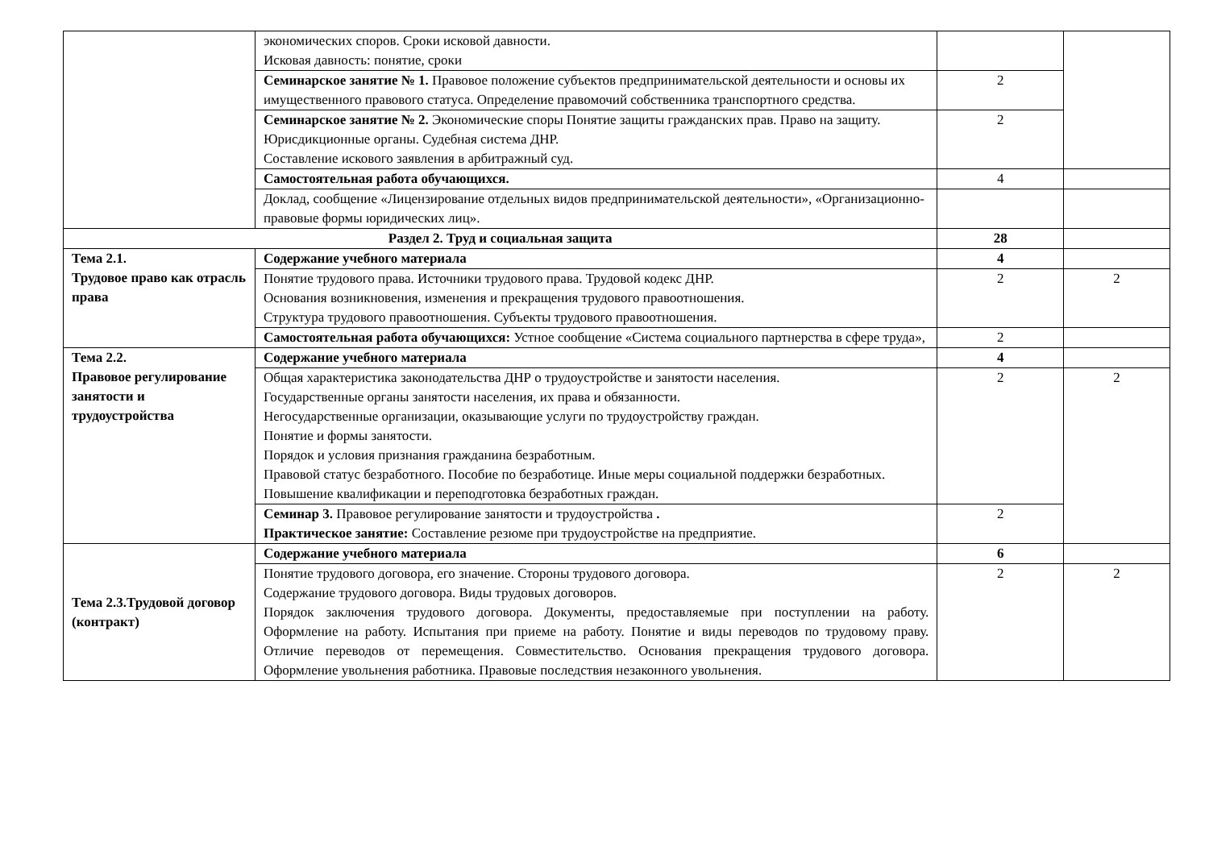| | экономических споров. Сроки исковой давности. Исковая давность: понятие, сроки | | |
| | Семинарское занятие № 1. Правовое положение субъектов предпринимательской деятельности и основы их имущественного правового статуса. Определение правомочий собственника транспортного средства. | 2 | |
| | Семинарское занятие № 2. Экономические споры Понятие защиты гражданских прав. Право на защиту. Юрисдикционные органы. Судебная система ДНР. Составление искового заявления в арбитражный суд. | 2 | |
| | Самостоятельная работа обучающихся. | 4 | |
| | Доклад, сообщение «Лицензирование отдельных видов предпринимательской деятельности», «Организационно-правовые формы юридических лиц». | | |
| Раздел 2. Труд и социальная защита | | 28 | |
| Тема 2.1. Трудовое право как отрасль права | Содержание учебного материала | 4 | |
| | Понятие трудового права. Источники трудового права. Трудовой кодекс ДНР. Основания возникновения, изменения и прекращения трудового правоотношения. Структура трудового правоотношения. Субъекты трудового правоотношения. | 2 | 2 |
| | Самостоятельная работа обучающихся: Устное сообщение «Система социального партнерства в сфере труда», | 2 | |
| Тема 2.2. Правовое регулирование занятости и трудоустройства | Содержание учебного материала | 4 | |
| | Общая характеристика законодательства ДНР о трудоустройстве и занятости населения. Государственные органы занятости населения, их права и обязанности. Негосударственные организации, оказывающие услуги по трудоустройству граждан. Понятие и формы занятости. Порядок и условия признания гражданина безработным. Правовой статус безработного. Пособие по безработице. Иные меры социальной поддержки безработных. Повышение квалификации и переподготовка безработных граждан. | 2 | 2 |
| | Семинар 3. Правовое регулирование занятости и трудоустройства . Практическое занятие: Составление резюме при трудоустройстве на предприятие. | 2 | |
| Тема 2.3.Трудовой договор (контракт) | Содержание учебного материала | 6 | |
| | Понятие трудового договора, его значение. Стороны трудового договора. Содержание трудового договора. Виды трудовых договоров. Порядок заключения трудового договора. Документы, предоставляемые при поступлении на работу. Оформление на работу. Испытания при приеме на работу. Понятие и виды переводов по трудовому праву. Отличие переводов от перемещения. Совместительство. Основания прекращения трудового договора. Оформление увольнения работника. Правовые последствия незаконного увольнения. | 2 | 2 |